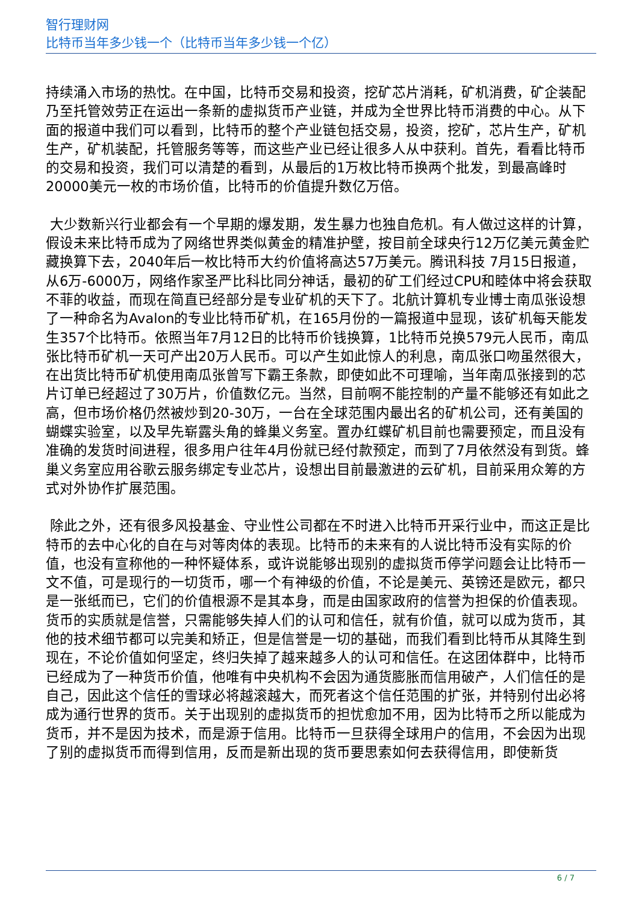智行理财网
比特币当年多少钱一个（比特币当年多少钱一个亿）
持续涌入市场的热忱。在中国，比特币交易和投资，挖矿芯片消耗，矿机消费，矿企装配乃至托管效劳正在运出一条新的虚拟货币产业链，并成为全世界比特币消费的中心。从下面的报道中我们可以看到，比特币的整个产业链包括交易，投资，挖矿，芯片生产，矿机生产，矿机装配，托管服务等等，而这些产业已经让很多人从中获利。首先，看看比特币的交易和投资，我们可以清楚的看到，从最后的1万枚比特币换两个批发，到最高峰时20000美元一枚的市场价值，比特币的价值提升数亿万倍。
大少数新兴行业都会有一个早期的爆发期，发生暴力也独自危机。有人做过这样的计算，假设未来比特币成为了网络世界类似黄金的精准护壁，按目前全球央行12万亿美元黄金贮藏换算下去，2040年后一枚比特币大约价值将高达57万美元。腾讯科技 7月15日报道，从6万-6000万，网络作家圣严比科比同分神话，最初的矿工们经过CPU和睦体中将会获取不菲的收益，而现在简直已经部分是专业矿机的天下了。北航计算机专业博士南瓜张设想了一种命名为Avalon的专业比特币矿机，在165月份的一篇报道中显现，该矿机每天能发生357个比特币。依照当年7月12日的比特币价钱换算，1比特币兑换579元人民币，南瓜张比特币矿机一天可产出20万人民币。可以产生如此惊人的利息，南瓜张口吻虽然很大，在出货比特币矿机使用南瓜张曾写下霸王条款，即使如此不可理喻，当年南瓜张接到的芯片订单已经超过了30万片，价值数亿元。当然，目前啊不能控制的产量不能够还有如此之高，但市场价格仍然被炒到20-30万，一台在全球范围内最出名的矿机公司，还有美国的蝴蝶实验室，以及早先崭露头角的蜂巢义务室。置办红蝶矿机目前也需要预定，而且没有准确的发货时间进程，很多用户往年4月份就已经付款预定，而到了7月依然没有到货。蜂巢义务室应用谷歌云服务绑定专业芯片，设想出目前最激进的云矿机，目前采用众筹的方式对外协作扩展范围。
除此之外，还有很多风投基金、守业性公司都在不时进入比特币开采行业中，而这正是比特币的去中心化的自在与对等肉体的表现。比特币的未来有的人说比特币没有实际的价值，也没有宣称他的一种怀疑体系，或许说能够出现别的虚拟货币停学问题会让比特币一文不值，可是现行的一切货币，哪一个有神级的价值，不论是美元、英镑还是欧元，都只是一张纸而已，它们的价值根源不是其本身，而是由国家政府的信誉为担保的价值表现。货币的实质就是信誉，只需能够失掉人们的认可和信任，就有价值，就可以成为货币，其他的技术细节都可以完美和矫正，但是信誉是一切的基础，而我们看到比特币从其降生到现在，不论价值如何坚定，终归失掉了越来越多人的认可和信任。在这团体群中，比特币已经成为了一种货币价值，他唯有中央机构不会因为通货膨胀而信用破产，人们信任的是自己，因此这个信任的雪球必将越滚越大，而死者这个信任范围的扩张，并特别付出必将成为通行世界的货币。关于出现别的虚拟货币的担忧愈加不用，因为比特币之所以能成为货币，并不是因为技术，而是源于信用。比特币一旦获得全球用户的信用，不会因为出现了别的虚拟货币而得到信用，反而是新出现的货币要思索如何去获得信用，即使新货
6 / 7